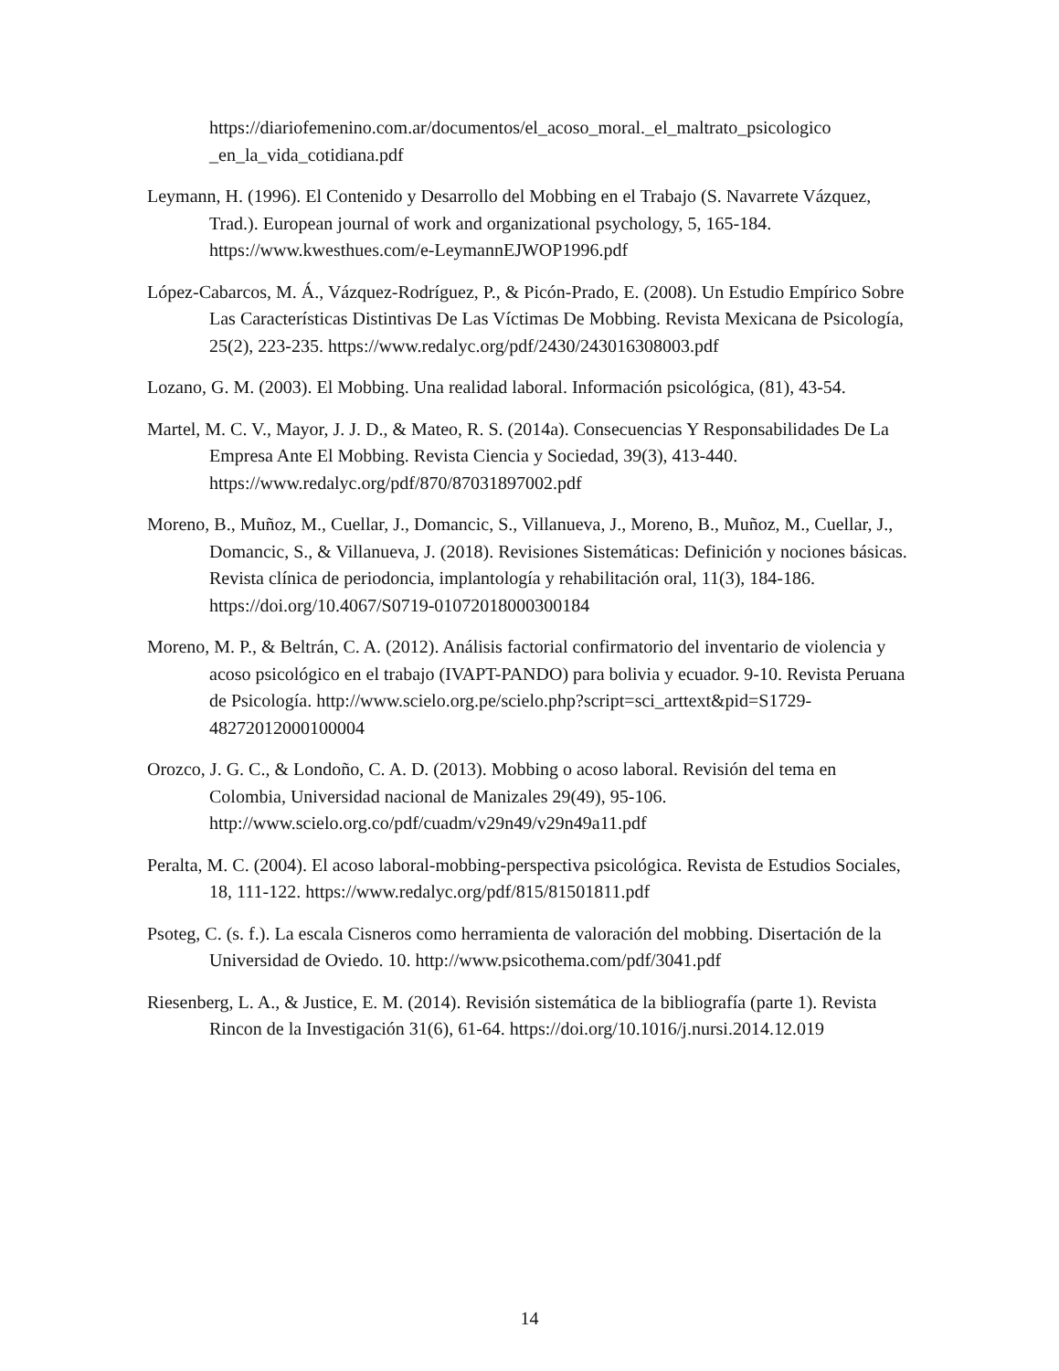https://diariofemenino.com.ar/documentos/el_acoso_moral._el_maltrato_psicologico _en_la_vida_cotidiana.pdf
Leymann, H. (1996). El Contenido y Desarrollo del Mobbing en el Trabajo (S. Navarrete Vázquez, Trad.). European journal of work and organizational psychology, 5, 165-184. https://www.kwesthues.com/e-LeymannEJWOP1996.pdf
López-Cabarcos, M. Á., Vázquez-Rodríguez, P., & Picón-Prado, E. (2008). Un Estudio Empírico Sobre Las Características Distintivas De Las Víctimas De Mobbing. Revista Mexicana de Psicología, 25(2), 223-235. https://www.redalyc.org/pdf/2430/243016308003.pdf
Lozano, G. M. (2003). El Mobbing. Una realidad laboral. Información psicológica, (81), 43-54.
Martel, M. C. V., Mayor, J. J. D., & Mateo, R. S. (2014a). Consecuencias Y Responsabilidades De La Empresa Ante El Mobbing. Revista Ciencia y Sociedad, 39(3), 413-440. https://www.redalyc.org/pdf/870/87031897002.pdf
Moreno, B., Muñoz, M., Cuellar, J., Domancic, S., Villanueva, J., Moreno, B., Muñoz, M., Cuellar, J., Domancic, S., & Villanueva, J. (2018). Revisiones Sistemáticas: Definición y nociones básicas. Revista clínica de periodoncia, implantología y rehabilitación oral, 11(3), 184-186. https://doi.org/10.4067/S0719-01072018000300184
Moreno, M. P., & Beltrán, C. A. (2012). Análisis factorial confirmatorio del inventario de violencia y acoso psicológico en el trabajo (IVAPT-PANDO) para bolivia y ecuador. 9-10. Revista Peruana de Psicología. http://www.scielo.org.pe/scielo.php?script=sci_arttext&pid=S1729-48272012000100004
Orozco, J. G. C., & Londoño, C. A. D. (2013). Mobbing o acoso laboral. Revisión del tema en Colombia, Universidad nacional de Manizales 29(49), 95-106. http://www.scielo.org.co/pdf/cuadm/v29n49/v29n49a11.pdf
Peralta, M. C. (2004). El acoso laboral-mobbing-perspectiva psicológica. Revista de Estudios Sociales, 18, 111-122. https://www.redalyc.org/pdf/815/81501811.pdf
Psoteg, C. (s. f.). La escala Cisneros como herramienta de valoración del mobbing. Disertación de la Universidad de Oviedo. 10. http://www.psicothema.com/pdf/3041.pdf
Riesenberg, L. A., & Justice, E. M. (2014). Revisión sistemática de la bibliografía (parte 1). Revista Rincon de la Investigación 31(6), 61-64. https://doi.org/10.1016/j.nursi.2014.12.019
14